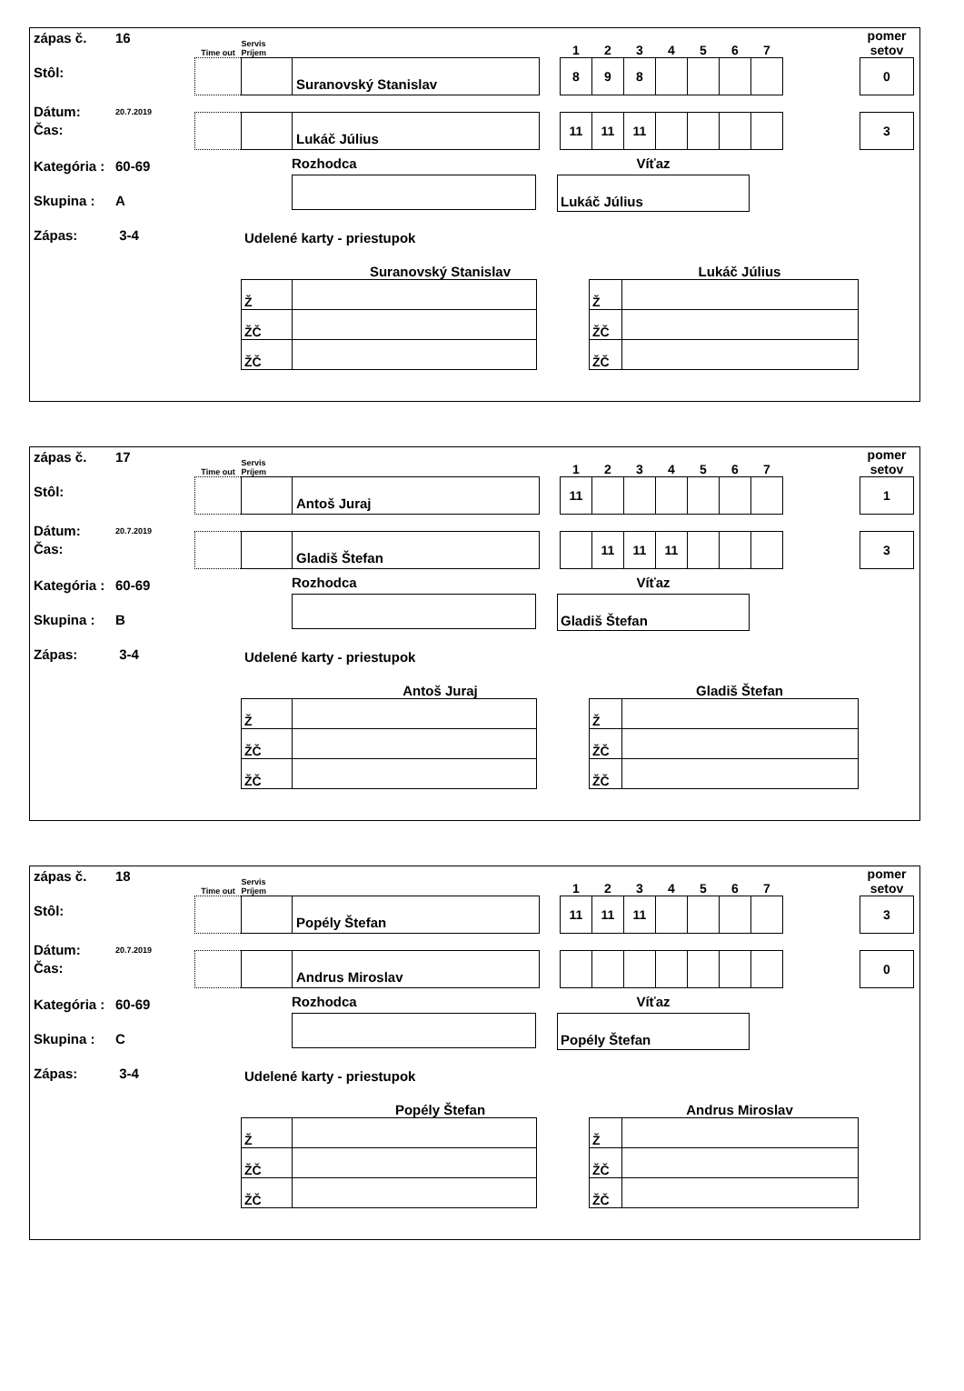zápas č. 16
Stôl:
Dátum: 20.7.2019
Čas:
Kategória : 60-69
Skupina : A
Zápas: 3-4
| Time out | Servis Príjem | | | 1 | 2 | 3 | 4 | 5 | 6 | 7 | | pomer setov |
| | | Suranovský Stanislav | | 8 | 9 | 8 | | | | | | 0 |
| | | Lukáč Július | | 11 | 11 | 11 | | | | | | 3 |
Rozhodca Víťaz
Lukáč Július
Udelené karty - priestupok
Suranovský Stanislav
| Ž | |
| ŽČ | |
| ŽČ | |
Lukáč Július
| Ž | |
| ŽČ | |
| ŽČ | |
zápas č. 17
Stôl:
Dátum: 20.7.2019
Čas:
Kategória : 60-69
Skupina : B
Zápas: 3-4
| Time out | Servis Príjem | | | 1 | 2 | 3 | 4 | 5 | 6 | 7 | | pomer setov |
| | | Antoš Juraj | | 11 | | | | | | | | 1 |
| | | Gladiš Štefan | | | 11 | 11 | 11 | | | | | 3 |
Rozhodca Víťaz
Gladiš Štefan
Udelené karty - priestupok
Antoš Juraj
| Ž | |
| ŽČ | |
| ŽČ | |
Gladiš Štefan
| Ž | |
| ŽČ | |
| ŽČ | |
zápas č. 18
Stôl:
Dátum: 20.7.2019
Čas:
Kategória : 60-69
Skupina : C
Zápas: 3-4
| Time out | Servis Príjem | | | 1 | 2 | 3 | 4 | 5 | 6 | 7 | | pomer setov |
| | | Popély Štefan | | 11 | 11 | 11 | | | | | | 3 |
| | | Andrus Miroslav | | | | | | | | | | 0 |
Rozhodca Víťaz
Popély Štefan
Udelené karty - priestupok
Popély Štefan
| Ž | |
| ŽČ | |
| ŽČ | |
Andrus Miroslav
| Ž | |
| ŽČ | |
| ŽČ | |